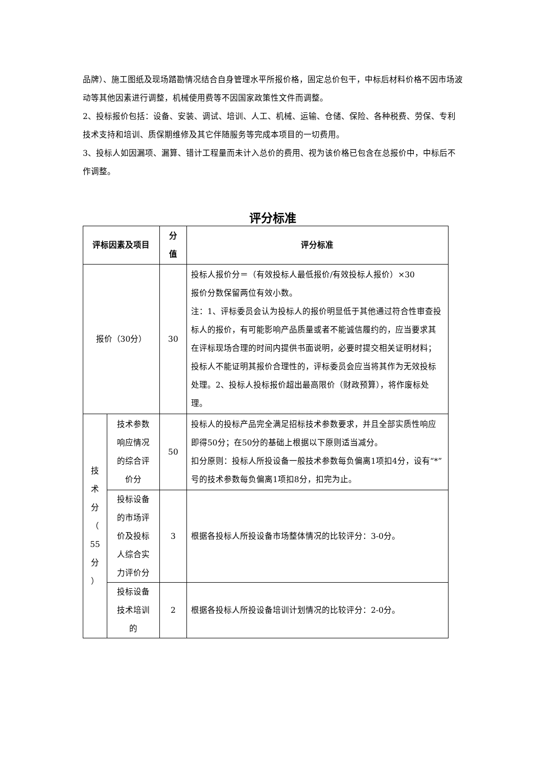品牌）、施工图纸及现场踏勘情况结合自身管理水平所报价格，固定总价包干，中标后材料价格不因市场波动等其他因素进行调整，机械使用费等不因国家政策性文件而调整。
2、投标报价包括：设备、安装、调试、培训、人工、机械、运输、仓储、保险、各种税费、劳保、专利技术支持和培训、质保期维修及其它伴随服务等完成本项目的一切费用。
3、投标人如因漏项、漏算、错计工程量而未计入总价的费用、视为该价格已包含在总报价中，中标后不作调整。
评分标准
| 评标因素及项目 | | 分 值 | 评分标准 |
| 报价（30分） | | 30 | 投标人报价分＝（有效投标人最低报价/有效投标人报价）×30 报价分数保留两位有效小数。 注：1、评标委员会认为投标人的报价明显低于其他通过符合性审查投标人的报价，有可能影响产品质量或者不能诚信履约的，应当要求其在评标现场合理的时间内提供书面说明，必要时提交相关证明材料；投标人不能证明其报价合理性的，评标委员会应当将其作为无效投标处理。2、投标人投标报价超出最高限价（财政预算），将作废标处理。 |
| 技 术 分 （ 55 分 ） | 技术参数响应情况的综合评价分 | 50 | 投标人的投标产品完全满足招标技术参数要求，并且全部实质性响应即得50分；在50分的基础上根据以下原则适当减分。 扣分原则：投标人所投设备一般技术参数每负偏离1项扣4分，设有“*”号的技术参数每负偏离1项扣8分，扣完为止。 |
| | 投标设备的市场评价及投标人综合实力评价分 | 3 | 根据各投标人所投设备市场整体情况的比较评分：3-0分。 |
| | 投标设备技术培训的 | 2 | 根据各投标人所投设备培训计划情况的比较评分：2-0分。 |